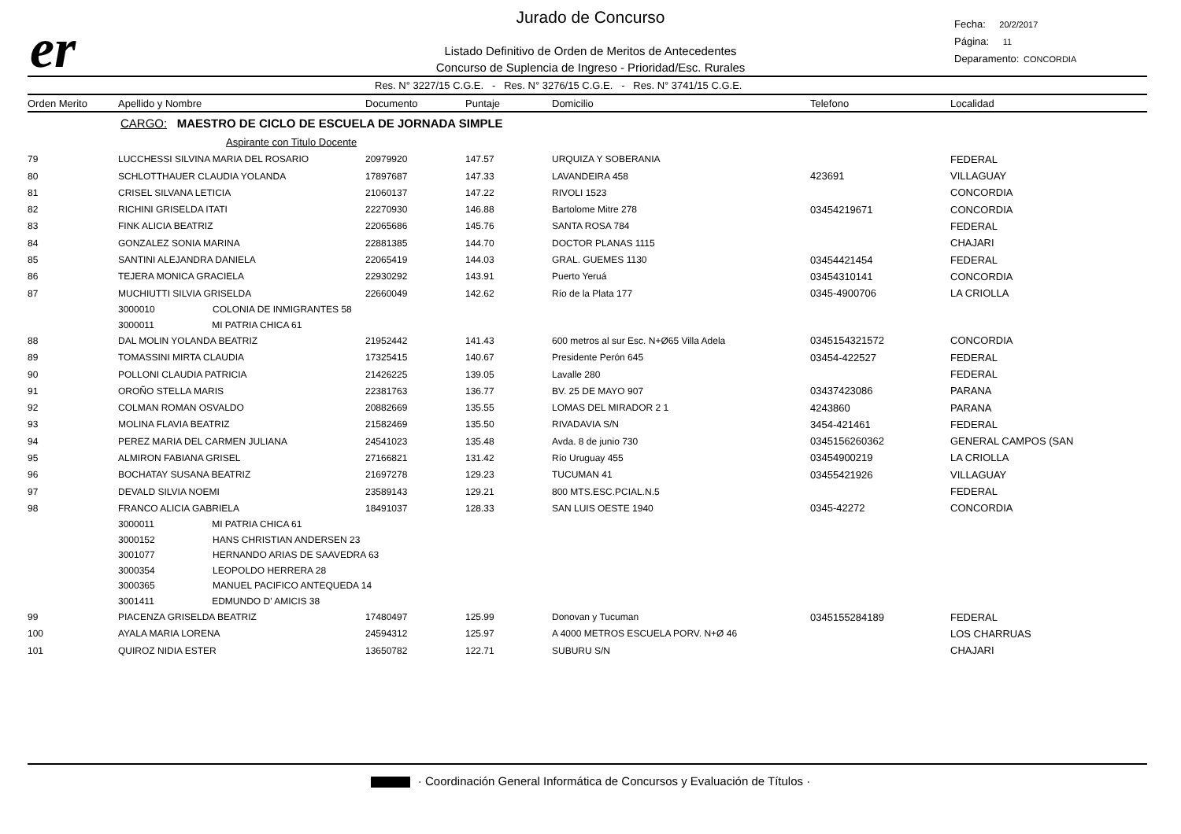er
Jurado de Concurso
Listado Definitivo de Orden de Meritos de Antecedentes
Concurso de Suplencia de Ingreso - Prioridad/Esc. Rurales
Fecha: 20/2/2017
Página: 11
Deparamento: CONCORDIA
Res. N° 3227/15 C.G.E. - Res. N° 3276/15 C.G.E. - Res. N° 3741/15 C.G.E.
| Orden Merito | Apellido y Nombre | Documento | Puntaje | Domicilio | Telefono | Localidad |
| --- | --- | --- | --- | --- | --- | --- |
| | CARGO: MAESTRO DE CICLO DE ESCUELA DE JORNADA SIMPLE | | | | | |
| | Aspirante con Titulo Docente | | | | | |
| 79 | LUCCHESSI SILVINA MARIA DEL ROSARIO | 20979920 | 147.57 | URQUIZA Y SOBERANIA | | FEDERAL |
| 80 | SCHLOTTHAUER CLAUDIA YOLANDA | 17897687 | 147.33 | LAVANDEIRA 458 | 423691 | VILLAGUAY |
| 81 | CRISEL SILVANA LETICIA | 21060137 | 147.22 | RIVOLI 1523 | | CONCORDIA |
| 82 | RICHINI GRISELDA ITATI | 22270930 | 146.88 | Bartolome Mitre 278 | 03454219671 | CONCORDIA |
| 83 | FINK ALICIA BEATRIZ | 22065686 | 145.76 | SANTA ROSA 784 | | FEDERAL |
| 84 | GONZALEZ SONIA MARINA | 22881385 | 144.70 | DOCTOR PLANAS 1115 | | CHAJARI |
| 85 | SANTINI ALEJANDRA DANIELA | 22065419 | 144.03 | GRAL. GUEMES 1130 | 03454421454 | FEDERAL |
| 86 | TEJERA MONICA GRACIELA | 22930292 | 143.91 | Puerto Yeruá | 03454310141 | CONCORDIA |
| 87 | MUCHIUTTI SILVIA GRISELDA | 22660049 | 142.62 | Río de la Plata 177 | 0345-4900706 | LA CRIOLLA |
| | 3000010 COLONIA DE INMIGRANTES 58 | | | | | |
| | 3000011 MI PATRIA CHICA 61 | | | | | |
| 88 | DAL MOLIN YOLANDA BEATRIZ | 21952442 | 141.43 | 600 metros al sur Esc. N+Ø65 Villa Adela | 0345154321572 | CONCORDIA |
| 89 | TOMASSINI MIRTA CLAUDIA | 17325415 | 140.67 | Presidente Perón 645 | 03454-422527 | FEDERAL |
| 90 | POLLONI CLAUDIA PATRICIA | 21426225 | 139.05 | Lavalle 280 | | FEDERAL |
| 91 | OROÑO STELLA MARIS | 22381763 | 136.77 | BV. 25 DE MAYO 907 | 03437423086 | PARANA |
| 92 | COLMAN ROMAN OSVALDO | 20882669 | 135.55 | LOMAS DEL MIRADOR 2 1 | 4243860 | PARANA |
| 93 | MOLINA FLAVIA BEATRIZ | 21582469 | 135.50 | RIVADAVIA S/N | 3454-421461 | FEDERAL |
| 94 | PEREZ MARIA DEL CARMEN JULIANA | 24541023 | 135.48 | Avda. 8 de junio 730 | 0345156260362 | GENERAL CAMPOS (SAN |
| 95 | ALMIRON FABIANA GRISEL | 27166821 | 131.42 | Río Uruguay 455 | 03454900219 | LA CRIOLLA |
| 96 | BOCHATAY SUSANA BEATRIZ | 21697278 | 129.23 | TUCUMAN 41 | 03455421926 | VILLAGUAY |
| 97 | DEVALD SILVIA NOEMI | 23589143 | 129.21 | 800 MTS.ESC.PCIAL.N.5 | | FEDERAL |
| 98 | FRANCO ALICIA GABRIELA | 18491037 | 128.33 | SAN LUIS OESTE 1940 | 0345-42272 | CONCORDIA |
| | 3000011 MI PATRIA CHICA 61 | | | | | |
| | 3000152 HANS CHRISTIAN ANDERSEN 23 | | | | | |
| | 3001077 HERNANDO ARIAS DE SAAVEDRA 63 | | | | | |
| | 3000354 LEOPOLDO HERRERA 28 | | | | | |
| | 3000365 MANUEL PACIFICO ANTEQUEDA 14 | | | | | |
| | 3001411 EDMUNDO D' AMICIS 38 | | | | | |
| 99 | PIACENZA GRISELDA BEATRIZ | 17480497 | 125.99 | Donovan y Tucuman | 0345155284189 | FEDERAL |
| 100 | AYALA MARIA LORENA | 24594312 | 125.97 | A 4000 METROS ESCUELA PORV. N+Ø 46 | | LOS CHARRUAS |
| 101 | QUIROZ NIDIA ESTER | 13650782 | 122.71 | SUBURU S/N | | CHAJARI |
· Coordinación General Informática de Concursos y Evaluación de Títulos ·